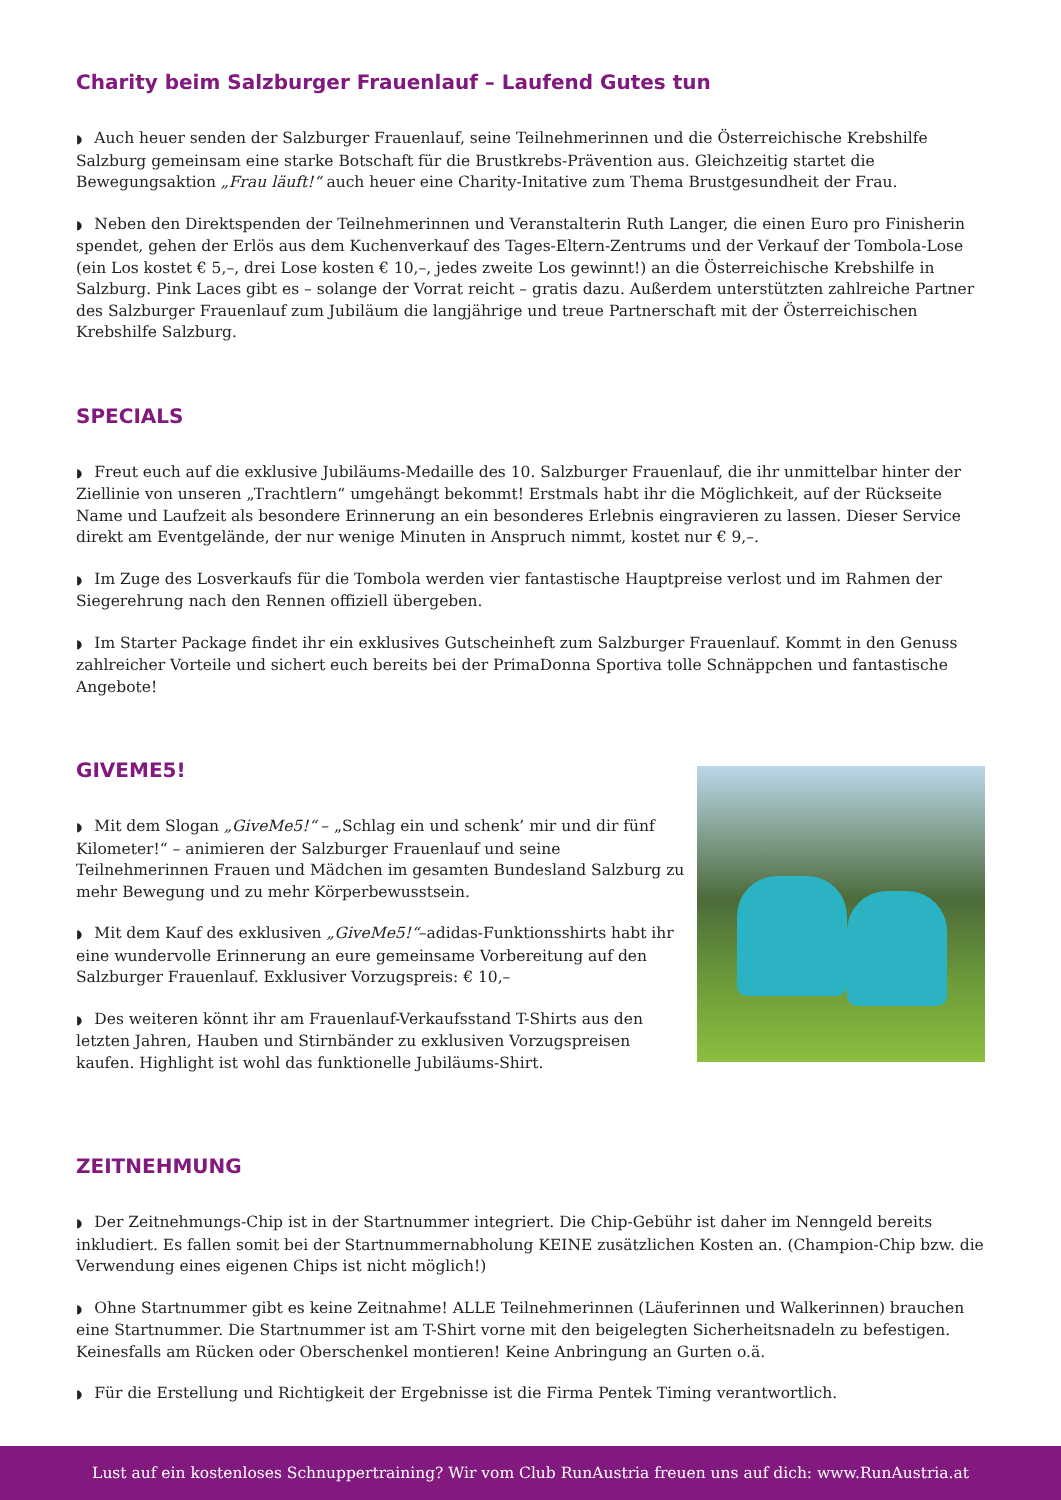Charity beim Salzburger Frauenlauf – Laufend Gutes tun
◗ Auch heuer senden der Salzburger Frauenlauf, seine Teilnehmerinnen und die Österreichische Krebshilfe Salzburg gemeinsam eine starke Botschaft für die Brustkrebs-Prävention aus. Gleichzeitig startet die Bewegungsaktion „Frau läuft!“ auch heuer eine Charity-Initative zum Thema Brustgesundheit der Frau.
◗ Neben den Direktspenden der Teilnehmerinnen und Veranstalterin Ruth Langer, die einen Euro pro Finisherin spendet, gehen der Erlös aus dem Kuchenverkauf des Tages-Eltern-Zentrums und der Verkauf der Tombola-Lose (ein Los kostet € 5,–, drei Lose kosten € 10,–, jedes zweite Los gewinnt!) an die Österreichische Krebshilfe in Salzburg. Pink Laces gibt es – solange der Vorrat reicht – gratis dazu. Außerdem unterstützten zahlreiche Partner des Salzburger Frauenlauf zum Jubiläum die langjährige und treue Partnerschaft mit der Österreichischen Krebshilfe Salzburg.
SPECIALS
◗ Freut euch auf die exklusive Jubiläums-Medaille des 10. Salzburger Frauenlauf, die ihr unmittelbar hinter der Ziellinie von unseren „Trachtlern“ umgehängt bekommt! Erstmals habt ihr die Möglichkeit, auf der Rückseite Name und Laufzeit als besondere Erinnerung an ein besonderes Erlebnis eingravieren zu lassen. Dieser Service direkt am Eventgelände, der nur wenige Minuten in Anspruch nimmt, kostet nur € 9,–.
◗ Im Zuge des Losverkaufs für die Tombola werden vier fantastische Hauptpreise verlost und im Rahmen der Siegerehrung nach den Rennen offiziell übergeben.
◗ Im Starter Package findet ihr ein exklusives Gutscheinheft zum Salzburger Frauenlauf. Kommt in den Genuss zahlreicher Vorteile und sichert euch bereits bei der PrimaDonna Sportiva tolle Schnäppchen und fantastische Angebote!
GIVEME5!
◗ Mit dem Slogan „GiveMe5!“ – „Schlag ein und schenk’ mir und dir fünf Kilometer!“ – animieren der Salzburger Frauenlauf und seine Teilnehmerinnen Frauen und Mädchen im gesamten Bundesland Salzburg zu mehr Bewegung und zu mehr Körperbewusstsein.
◗ Mit dem Kauf des exklusiven „GiveMe5!“–adidas-Funktionsshirts habt ihr eine wundervolle Erinnerung an eure gemeinsame Vorbereitung auf den Salzburger Frauenlauf. Exklusiver Vorzugspreis: € 10,–
◗ Des weiteren könnt ihr am Frauenlauf-Verkaufsstand T-Shirts aus den letzten Jahren, Hauben und Stirnbänder zu exklusiven Vorzugspreisen kaufen. Highlight ist wohl das funktionelle Jubiläums-Shirt.
ZEITNEHMUNG
◗ Der Zeitnehmungs-Chip ist in der Startnummer integriert. Die Chip-Gebühr ist daher im Nenngeld bereits inkludiert. Es fallen somit bei der Startnummernabholung KEINE zusätzlichen Kosten an. (Champion-Chip bzw. die Verwendung eines eigenen Chips ist nicht möglich!)
◗ Ohne Startnummer gibt es keine Zeitnahme! ALLE Teilnehmerinnen (Läuferinnen und Walkerinnen) brauchen eine Startnummer. Die Startnummer ist am T-Shirt vorne mit den beigelegten Sicherheitsnadeln zu befestigen. Keinesfalls am Rücken oder Oberschenkel montieren! Keine Anbringung an Gurten o.ä.
◗ Für die Erstellung und Richtigkeit der Ergebnisse ist die Firma Pentek Timing verantwortlich.
Lust auf ein kostenloses Schnuppertraining? Wir vom Club RunAustria freuen uns auf dich: www.RunAustria.at